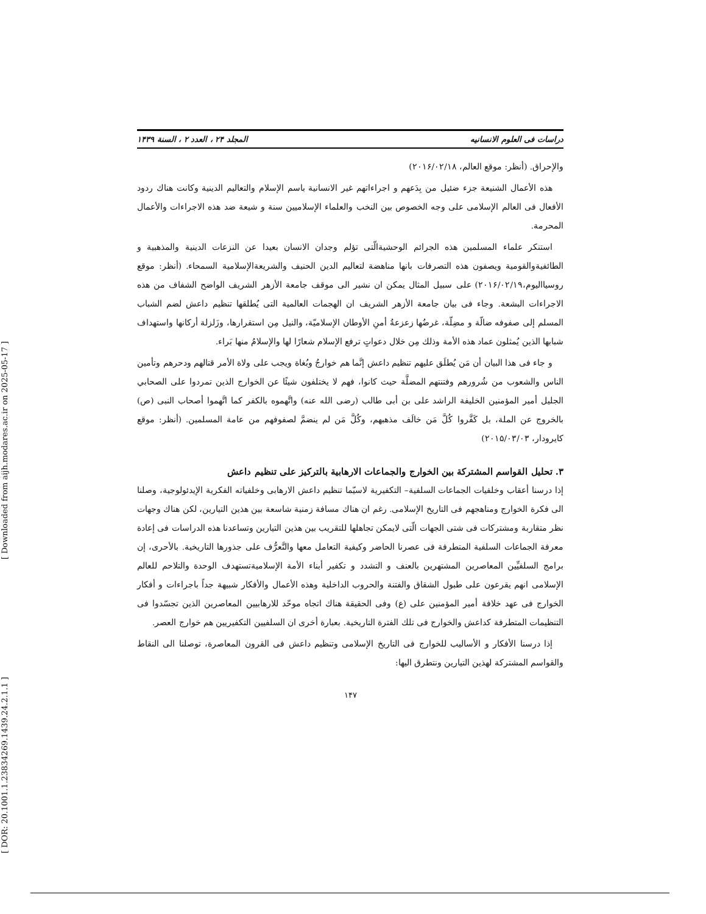[ Downloaded from aijh.modares.ac.ir on 2025-05-17 ]
[ DOR: 20.1001.1.23834269.1439.24.2.1.1 ]
دراسات فی العلوم الانسانیه المجلد ۲۴ ، العدد ۲ ، السنة ۱۴۳۹
والإحراق. (أنظر: موقع العالم، ۲۰۱۶/۰۲/۱۸)
هذه الأعمال الشنيعة جزء ضئيل من بِدَعهم و اجراءاتهم غير الانسانية باسم الإسلام والتعاليم الدينية وكانت هناك ردود الأفعال فی العالم الإسلامی علی وجه الخصوص بين النخب والعلماء الإسلاميين سنة و شيعة ضد هذه الاجراءات والأعمال المحرمة.
استنكر علماء المسلمين هذه الجرائم الوحشيةالّتی تؤلم وجدان الانسان بعيدا عن النزعات الدينية والمذهبية و الطائفيةوالقومية ويصفون هذه التصرفات بانها مناهضة لتعاليم الدين الحنيف والشريعةالإسلامية السمحاء. (أنظر: موقع روسيااليوم،۲۰۱۶/۰۲/۱۹) علی سبيل المثال يمكن ان نشير الی موقف جامعة الأزهر الشريف الواضح الشفاف من هذه الاجراءات البشعة. وجاء فی بيان جامعة الأزهر الشريف ان الهجمات العالمية التی يُطلقها تنظيم داعش لضم الشباب المسلم إلی صفوفه ضالّة و مضِلّة، غرضُها زعزعةُ أمنِ الأوطان الإسلاميّة، والنيل مِن استقرارها، وزَلزلة أركانها واستهداف شبابها الذين يُمثلون عماد هذه الأمة وذلك مِن خلال دعواتٍ ترفع الإسلام شعارًا لها والإسلامُ منها بَراء.
و جاء فی هذا البيان أن مَن يُطلَق عليهم تنظيم داعش إنَّما هم خوارجُ وبُغاة ويجب علی ولاة الأمر قتالهم ودحرهم وتأمين الناس والشعوب من شُرورهم وفتنتهم المضلَّة حيث كانوا، فهم لا يختلفون شيئًا عن الخوارج الذين تمردوا علی الصحابي الجليل أمير المؤمنين الخليفة الراشد علی بن أبی طالب (رضی الله عنه) واتَّهموه بالكفر كما اتَّهموا أصحاب النبی (ص) بالخروج عن الملة، بل كَفَّروا كُلَّ مَن خالَف مذهبهم، وكُلَّ مَن لم ينضمَّ لصفوفهم من عامة المسلمين. (أنظر: موقع كايرودار، ۲۰۱۵/۰۳/۰۳)
۳. تحليل القواسم المشتركة بين الخوارج والجماعات الارهابية بالتركيز علی تنظيم داعش
إذا درسنا أعقاب وخلفيات الجماعات السلفية– التكفيرية لاسيّما تنظيم داعش الارهابی وخلفياته الفكرية الإيدئولوجية، وصلنا الی فكرة الخوارج ومناهجهم فی التاريخ الإسلامی. رغم ان هناك مسافة زمنية شاسعة بين هذين التيارين، لكن هناك وجهات نظر متقاربة ومشتركات فی شتی الجهات الّتی لايمكن تجاهلها للتقريب بين هذين التيارين وتساعدنا هذه الدراسات فی إعادة معرفة الجماعات السلفية المتطرفة فی عصرنا الحاضر وكيفية التعامل معها والتَّعرُّف علی جذورها التاريخية. بالأحری، إن برامج السلفيِّين المعاصرين المشتهرين بالعنف و التشدد و تكفير أبناء الأمة الإسلاميةتستهدف الوحدة والتلاحم للعالم الإسلامی انهم يقرعون علی طبول الشقاق والفتنة والحروب الداخلية وهذه الأعمال والأفكار شبيهة جداً باجراءات و أفكار الخوارج فی عهد خلافة أمير المؤمنين علی (ع) وفی الحقيقة هناك اتجاه موحّد للارهابيين المعاصرين الذين تجسّدوا فی التنظيمات المتطرفة كداعش والخوارج فی تلك الفترة التاريخية. بعبارة أخری ان السلفيين التكفيريين هم خوارج العصر.
إذا درسنا الأفكار و الأساليب للخوارج فی التاريخ الإسلامی وتنظيم داعش فی القرون المعاصرة، توصلنا الی النقاط والقواسم المشتركة لهذين التيارين ونتطرق اليها:
۱۴۷